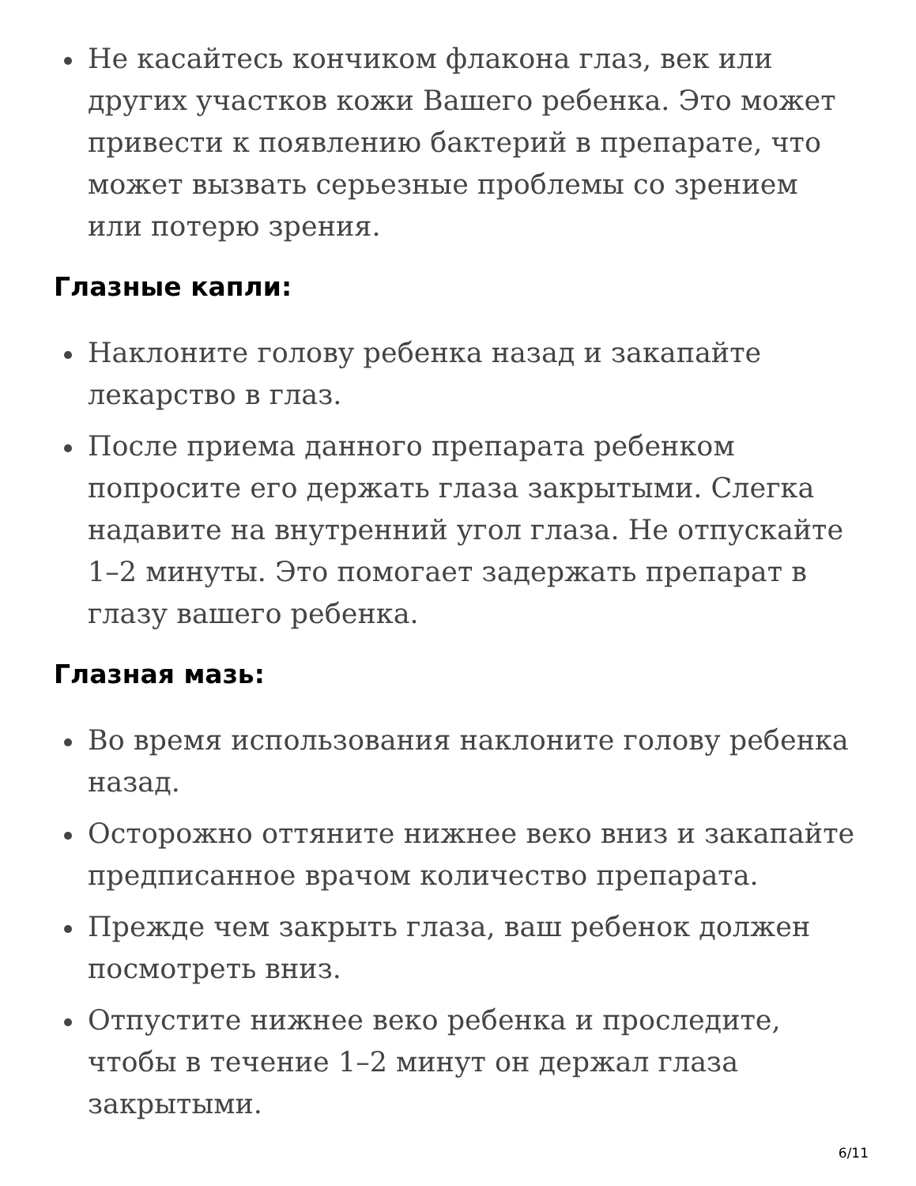Не касайтесь кончиком флакона глаз, век или других участков кожи Вашего ребенка. Это может привести к появлению бактерий в препарате, что может вызвать серьезные проблемы со зрением или потерю зрения.
Глазные капли:
Наклоните голову ребенка назад и закапайте лекарство в глаз.
После приема данного препарата ребенком попросите его держать глаза закрытыми. Слегка надавите на внутренний угол глаза. Не отпускайте 1–2 минуты. Это помогает задержать препарат в глазу вашего ребенка.
Глазная мазь:
Во время использования наклоните голову ребенка назад.
Осторожно оттяните нижнее веко вниз и закапайте предписанное врачом количество препарата.
Прежде чем закрыть глаза, ваш ребенок должен посмотреть вниз.
Отпустите нижнее веко ребенка и проследите, чтобы в течение 1–2 минут он держал глаза закрытыми.
6/11